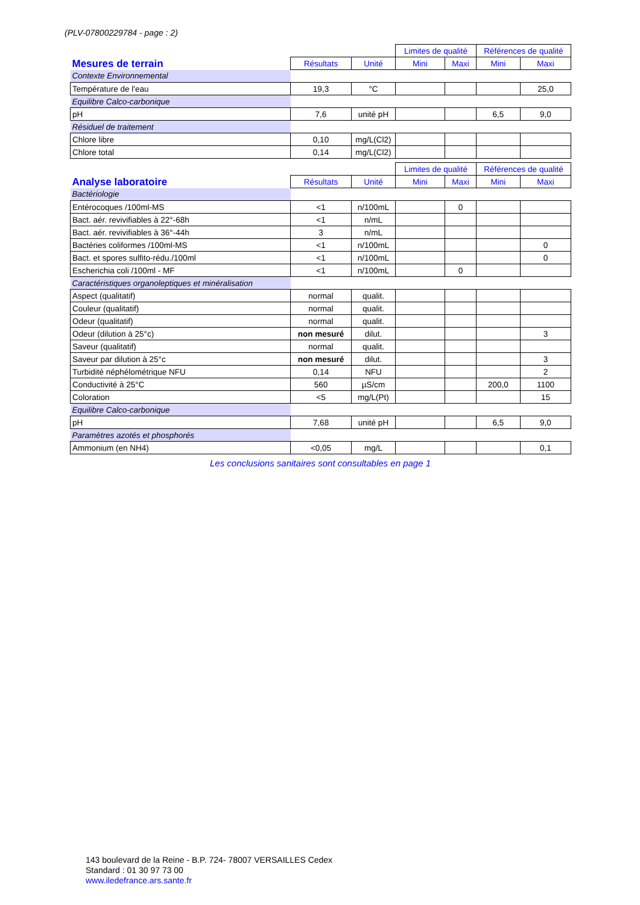(PLV-07800229784 - page : 2)
| | | | Limites de qualité | | Références de qualité | |
| Mesures de terrain | Résultats | Unité | Mini | Maxi | Mini | Maxi |
| Contexte Environnemental | | | | | | |
| Température de l'eau | 19,3 | °C | | | | 25,0 |
| Equilibre Calco-carbonique | | | | | | |
| pH | 7,6 | unité pH | | | 6,5 | 9,0 |
| Résiduel de traitement | | | | | | |
| Chlore libre | 0,10 | mg/L(Cl2) | | | | |
| Chlore total | 0,14 | mg/L(Cl2) | | | | |
| | | | Limites de qualité | | Références de qualité | |
| Analyse laboratoire | Résultats | Unité | Mini | Maxi | Mini | Maxi |
| Bactériologie | | | | | | |
| Entérocoques /100ml-MS | <1 | n/100mL | | 0 | | |
| Bact. aér. revivifiables à 22°-68h | <1 | n/mL | | | | |
| Bact. aér. revivifiables à 36°-44h | 3 | n/mL | | | | |
| Bactéries coliformes /100ml-MS | <1 | n/100mL | | | | 0 |
| Bact. et spores sulfito-rédu./100ml | <1 | n/100mL | | | | 0 |
| Escherichia coli /100ml - MF | <1 | n/100mL | | 0 | | |
| Caractéristiques organoleptiques et minéralisation | | | | | | |
| Aspect (qualitatif) | normal | qualit. | | | | |
| Couleur (qualitatif) | normal | qualit. | | | | |
| Odeur (qualitatif) | normal | qualit. | | | | |
| Odeur (dilution à 25°c) | non mesuré | dilut. | | | | 3 |
| Saveur (qualitatif) | normal | qualit. | | | | |
| Saveur par dilution à 25°c | non mesuré | dilut. | | | | 3 |
| Turbidité néphélométrique NFU | 0,14 | NFU | | | | 2 |
| Conductivité à 25°C | 560 | µS/cm | | | 200,0 | 1100 |
| Coloration | <5 | mg/L(Pt) | | | | 15 |
| Equilibre Calco-carbonique | | | | | | |
| pH | 7,68 | unité pH | | | 6,5 | 9,0 |
| Paramètres azotés et phosphorés | | | | | | |
| Ammonium (en NH4) | <0,05 | mg/L | | | | 0,1 |
Les conclusions sanitaires sont consultables en page 1
143 boulevard de la Reine - B.P. 724- 78007 VERSAILLES Cedex
Standard : 01 30 97 73 00
www.iledefrance.ars.sante.fr